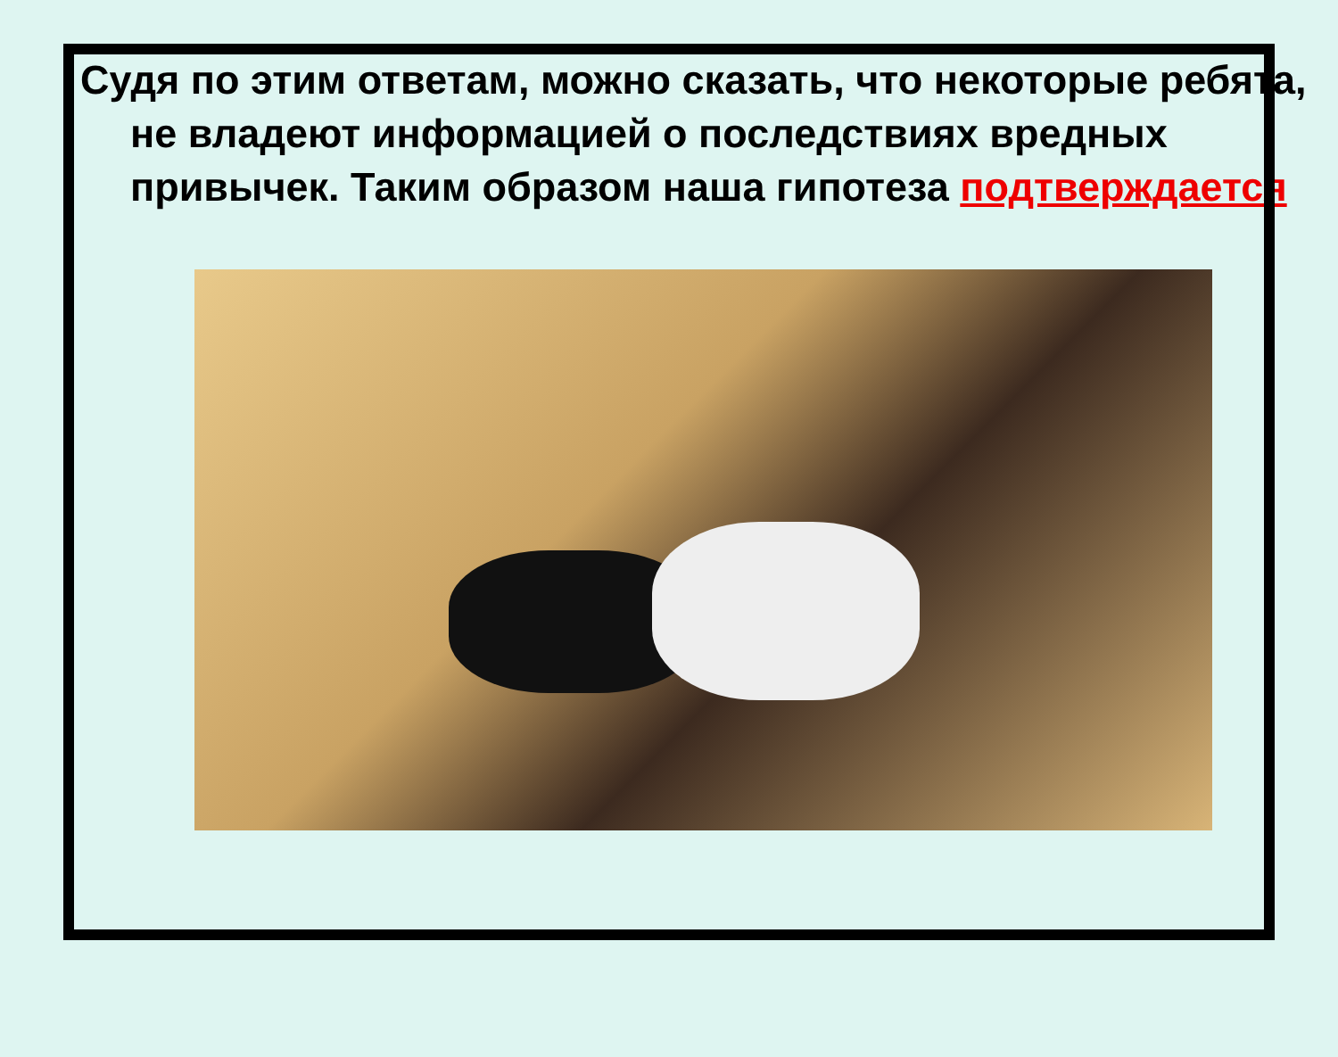Судя по этим ответам, можно сказать, что некоторые ребята, не владеют информацией о последствиях вредных привычек. Таким образом наша гипотеза подтверждается